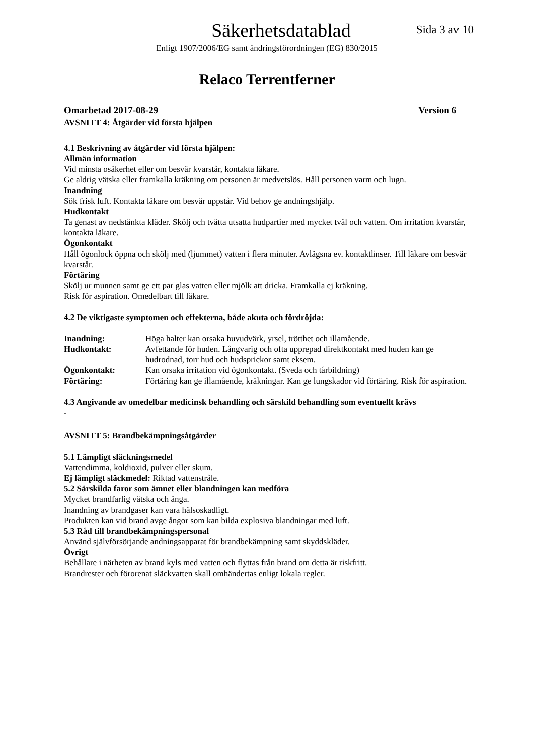Säkerhetsdatablad
Sida 3 av 10
Enligt 1907/2006/EG samt ändringsförordningen (EG) 830/2015
Relaco Terrentferner
Omarbetad 2017-08-29 Version 6
AVSNITT 4: Åtgärder vid första hjälpen
4.1 Beskrivning av åtgärder vid första hjälpen:
Allmän information
Vid minsta osäkerhet eller om besvär kvarstår, kontakta läkare.
Ge aldrig vätska eller framkalla kräkning om personen är medvetslös. Håll personen varm och lugn.
Inandning
Sök frisk luft. Kontakta läkare om besvär uppstår. Vid behov ge andningshjälp.
Hudkontakt
Ta genast av nedstänkta kläder. Skölj och tvätta utsatta hudpartier med mycket tvål och vatten. Om irritation kvarstår, kontakta läkare.
Ögonkontakt
Håll ögonlock öppna och skölj med (ljummet) vatten i flera minuter. Avlägsna ev. kontaktlinser. Till läkare om besvär kvarstår.
Förtäring
Skölj ur munnen samt ge ett par glas vatten eller mjölk att dricka. Framkalla ej kräkning.
Risk för aspiration. Omedelbart till läkare.
4.2 De viktigaste symptomen och effekterna, både akuta och fördröjda:
| Inandning: | Höga halter kan orsaka huvudvärk, yrsel, trötthet och illamående. |
| Hudkontakt: | Avfettande för huden. Långvarig och ofta upprepad direktkontakt med huden kan ge hudrodnad, torr hud och hudsprickor samt eksem. |
| Ögonkontakt: | Kan orsaka irritation vid ögonkontakt. (Sveda och tårbildning) |
| Förtäring: | Förtäring kan ge illamående, kräkningar. Kan ge lungskador vid förtäring. Risk för aspiration. |
4.3 Angivande av omedelbar medicinsk behandling och särskild behandling som eventuellt krävs
-
AVSNITT 5: Brandbekämpningsåtgärder
5.1 Lämpligt släckningsmedel
Vattendimma, koldioxid, pulver eller skum.
Ej lämpligt släckmedel: Riktad vattenstråle.
5.2 Särskilda faror som ämnet eller blandningen kan medföra
Mycket brandfarlig vätska och ånga.
Inandning av brandgaser kan vara hälsoskadligt.
Produkten kan vid brand avge ångor som kan bilda explosiva blandningar med luft.
5.3 Råd till brandbekämpningspersonal
Använd självförsörjande andningsapparat för brandbekämpning samt skyddskläder.
Övrigt
Behållare i närheten av brand kyls med vatten och flyttas från brand om detta är riskfritt.
Brandrester och förorenat släckvatten skall omhändertas enligt lokala regler.